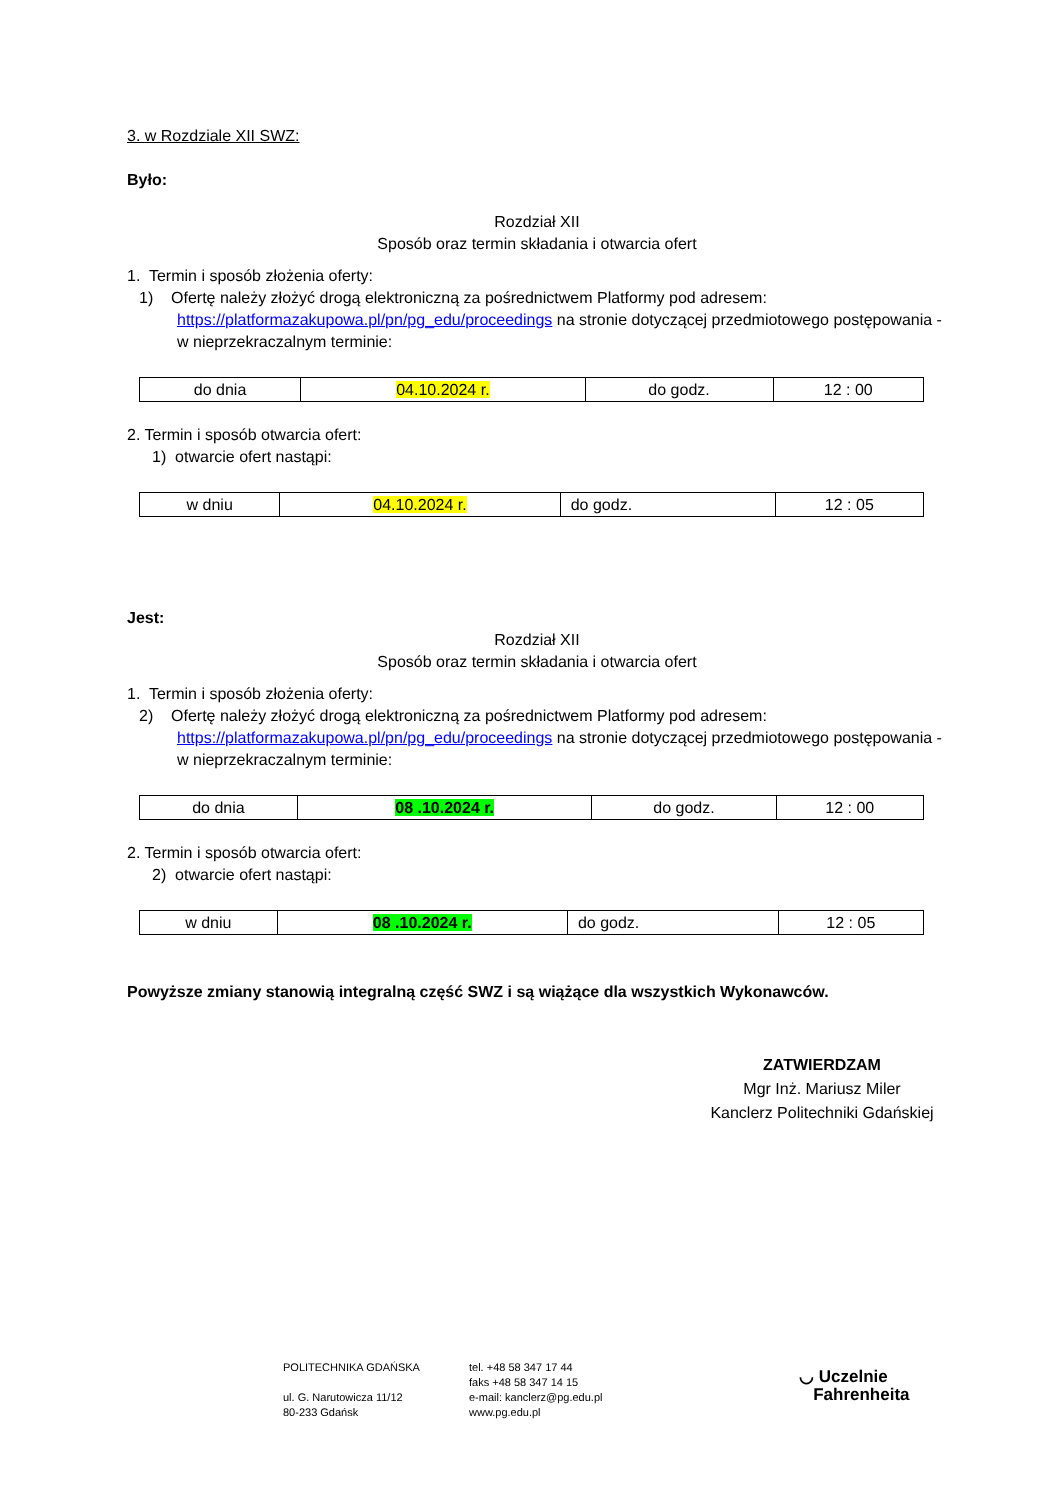3. w Rozdziale XII SWZ:
Było:
Rozdział XII
Sposób oraz termin składania i otwarcia ofert
1. Termin i sposób złożenia oferty:
1) Ofertę należy złożyć drogą elektroniczną za pośrednictwem Platformy pod adresem: https://platformazakupowa.pl/pn/pg_edu/proceedings na stronie dotyczącej przedmiotowego postępowania - w nieprzekraczalnym terminie:
| do dnia | 04.10.2024 r. | do godz. | 12 : 00 |
2. Termin i sposób otwarcia ofert:
1) otwarcie ofert nastąpi:
| w dniu | 04.10.2024 r. | do godz. | 12 : 05 |
Jest:
Rozdział XII
Sposób oraz termin składania i otwarcia ofert
1. Termin i sposób złożenia oferty:
2) Ofertę należy złożyć drogą elektroniczną za pośrednictwem Platformy pod adresem: https://platformazakupowa.pl/pn/pg_edu/proceedings na stronie dotyczącej przedmiotowego postępowania - w nieprzekraczalnym terminie:
| do dnia | 08 .10.2024 r. | do godz. | 12 : 00 |
2. Termin i sposób otwarcia ofert:
2) otwarcie ofert nastąpi:
| w dniu | 08 .10.2024 r. | do godz. | 12 : 05 |
Powyższe zmiany stanowią integralną część SWZ i są wiążące dla wszystkich Wykonawców.
ZATWIERDZAM
Mgr Inż. Mariusz Miler
Kanclerz Politechniki Gdańskiej
POLITECHNIKA GDAŃSKA
ul. G. Narutowicza 11/12
80-233 Gdańsk
tel. +48 58 347 17 44
faks +48 58 347 14 15
e-mail: kanclerz@pg.edu.pl
www.pg.edu.pl
◡ Uczelnie
Fahrenheita